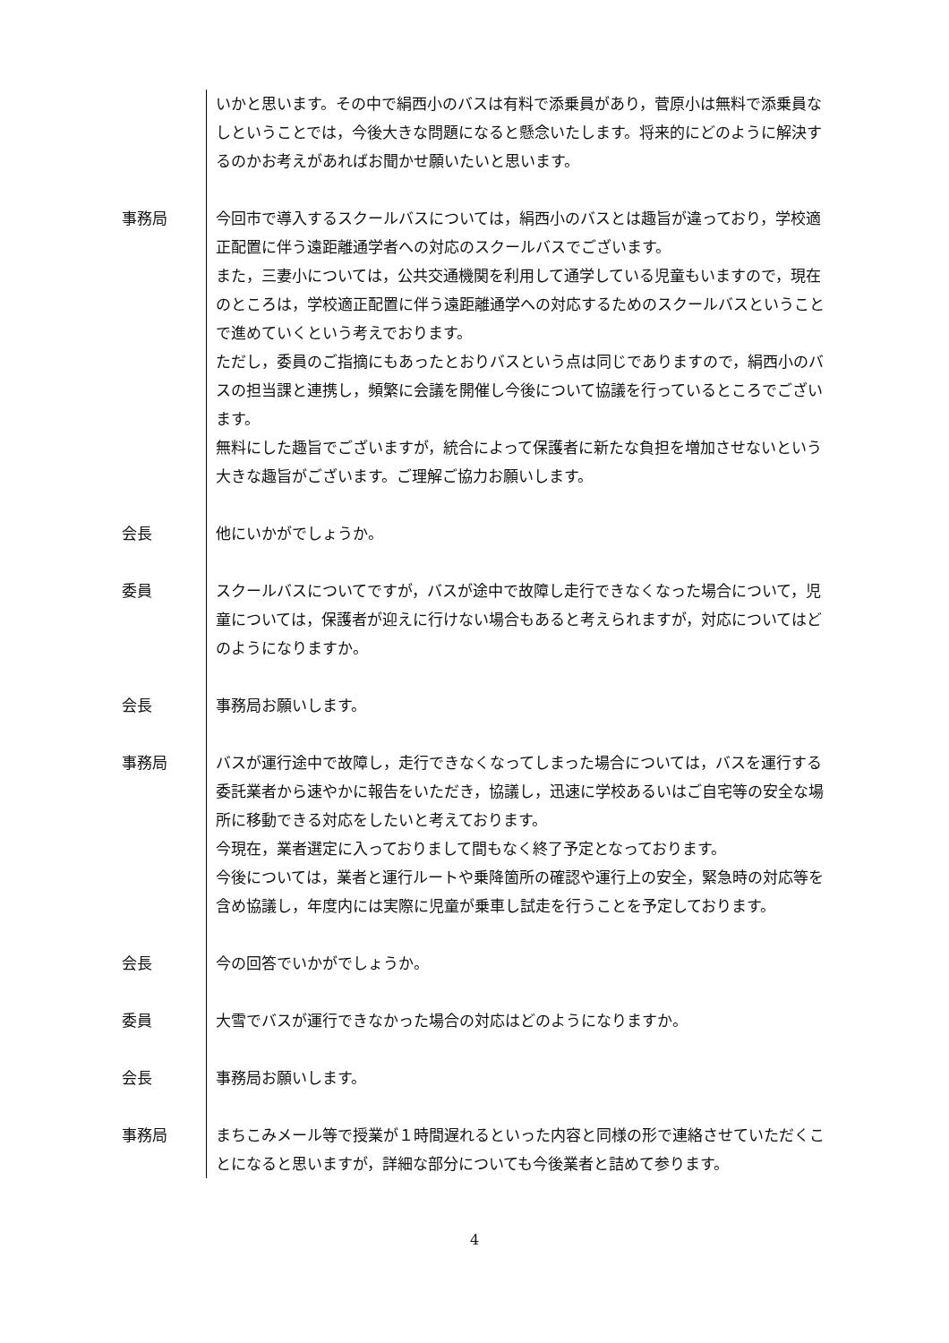いかと思います。その中で絹西小のバスは有料で添乗員があり，菅原小は無料で添乗員なしということでは，今後大きな問題になると懸念いたします。将来的にどのように解決するのかお考えがあればお聞かせ願いたいと思います。
事務局 今回市で導入するスクールバスについては，絹西小のバスとは趣旨が違っており，学校適正配置に伴う遠距離通学者への対応のスクールバスでございます。
また，三妻小については，公共交通機関を利用して通学している児童もいますので，現在のところは，学校適正配置に伴う遠距離通学への対応するためのスクールバスということで進めていくという考えでおります。
ただし，委員のご指摘にもあったとおりバスという点は同じでありますので，絹西小のバスの担当課と連携し，頻繁に会議を開催し今後について協議を行っているところでございます。
無料にした趣旨でございますが，統合によって保護者に新たな負担を増加させないという大きな趣旨がございます。ご理解ご協力お願いします。
会長 他にいかがでしょうか。
委員 スクールバスについてですが，バスが途中で故障し走行できなくなった場合について，児童については，保護者が迎えに行けない場合もあると考えられますが，対応についてはどのようになりますか。
会長 事務局お願いします。
事務局 バスが運行途中で故障し，走行できなくなってしまった場合については，バスを運行する委託業者から速やかに報告をいただき，協議し，迅速に学校あるいはご自宅等の安全な場所に移動できる対応をしたいと考えております。
今現在，業者選定に入っておりまして間もなく終了予定となっております。
今後については，業者と運行ルートや乗降箇所の確認や運行上の安全，緊急時の対応等を含め協議し，年度内には実際に児童が乗車し試走を行うことを予定しております。
会長 今の回答でいかがでしょうか。
委員 大雪でバスが運行できなかった場合の対応はどのようになりますか。
会長 事務局お願いします。
事務局 まちこみメール等で授業が１時間遅れるといった内容と同様の形で連絡させていただくことになると思いますが，詳細な部分についても今後業者と詰めて参ります。
4